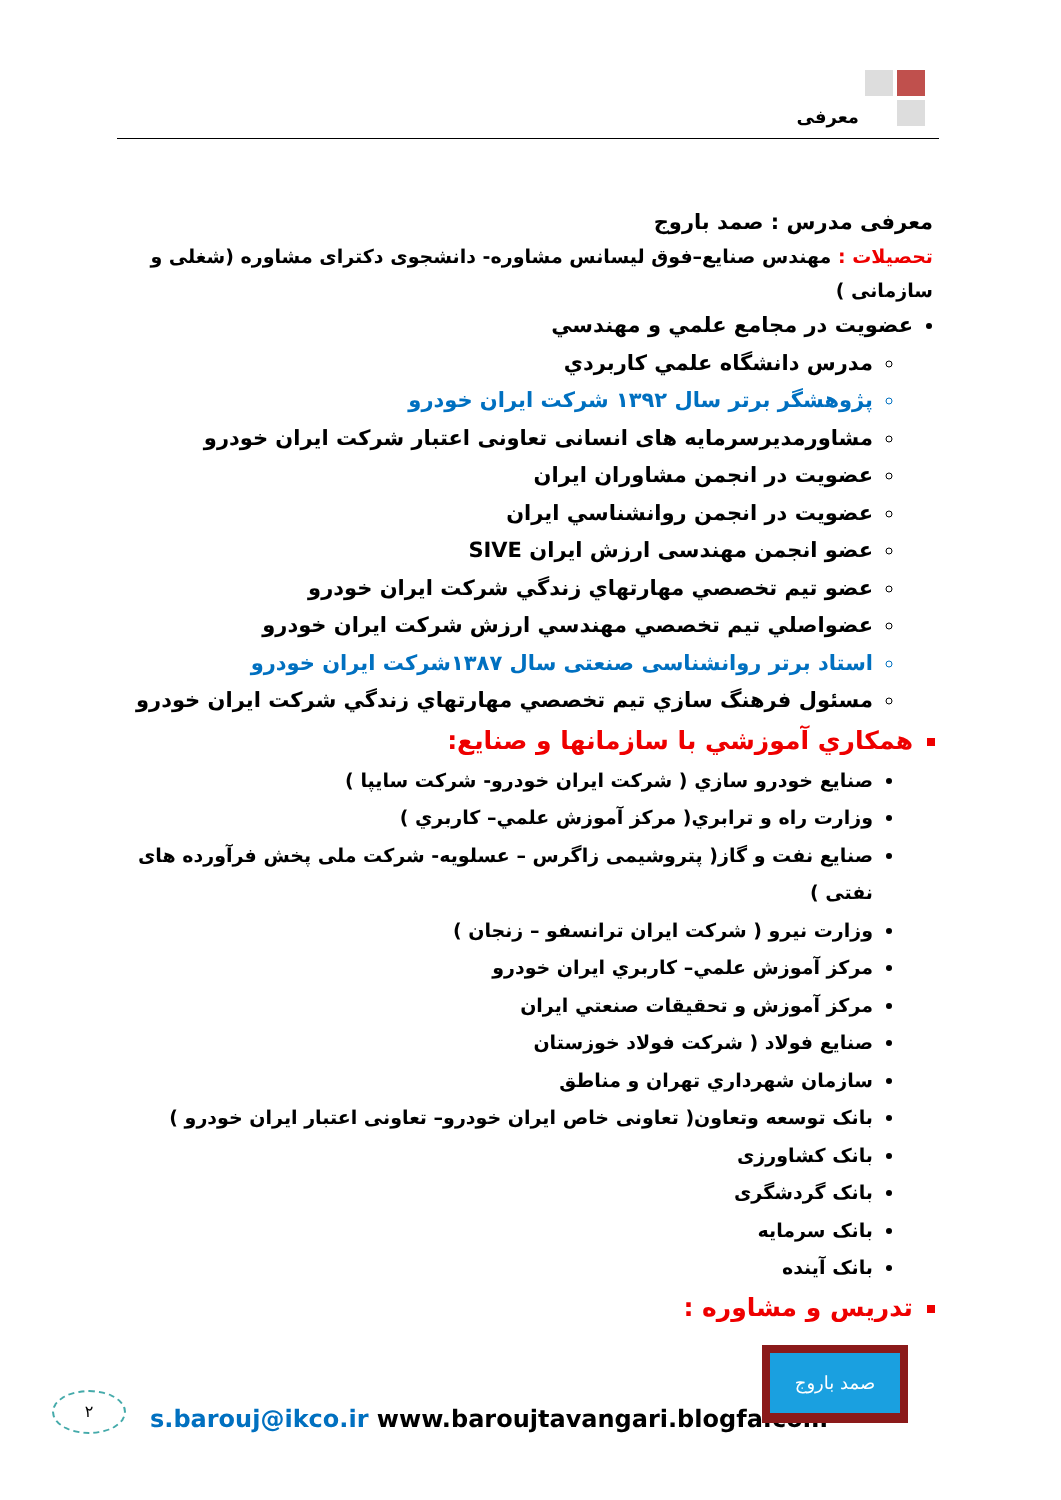معرفی
معرفی مدرس : صمد باروج
تحصیلات : مهندس صنایع–فوق لیسانس مشاوره- دانشجوی دکترای مشاوره (شغلی و سازمانی )
عضويت در مجامع علمي و مهندسي
مدرس دانشگاه علمي كاربردي
پژوهشگر برتر سال ۱۳۹۲ شرکت ایران خودرو
مشاورمدیرسرمایه های انسانی تعاونی اعتبار شرکت ایران خودرو
عضويت در انجمن مشاوران ايران
عضويت در انجمن روانشناسي ايران
عضو انجمن مهندسی ارزش ایران SIVE
عضو تيم تخصصي مهارتهاي زندگي شركت ايران خودرو
عضواصلي تيم تخصصي مهندسي ارزش شركت ايران خودرو
استاد برتر روانشناسی صنعتی سال ۱۳۸۷شرکت ایران خودرو
مسئول فرهنگ سازي تيم تخصصي مهارتهاي زندگي شركت ايران خودرو
همكاري آموزشي با سازمانها و صنايع:
صنايع خودرو سازي ( شركت ايران خودرو- شرکت سایپا )
وزارت راه و ترابري( مركز آموزش علمي– كاربري )
صنایع نفت و گاز( پتروشیمی زاگرس – عسلویه- شرکت ملی پخش فرآورده های نفتی )
وزارت نيرو ( شركت ايران ترانسفو – زنجان )
مركز آموزش علمي– كاربري ايران خودرو
مركز آموزش و تحقيقات صنعتي ايران
صنايع فولاد ( شركت فولاد خوزستان
سازمان شهرداري تهران و مناطق
بانک توسعه وتعاون( تعاونی خاص ایران خودرو– تعاونی اعتبار ایران خودرو )
بانک کشاورزی
بانک گردشگری
بانک سرمایه
بانک آینده
تدريس و مشاوره :
۲
s.barouj@ikco.ir www.baroujtavangari.blogfa.com
صمد باروج